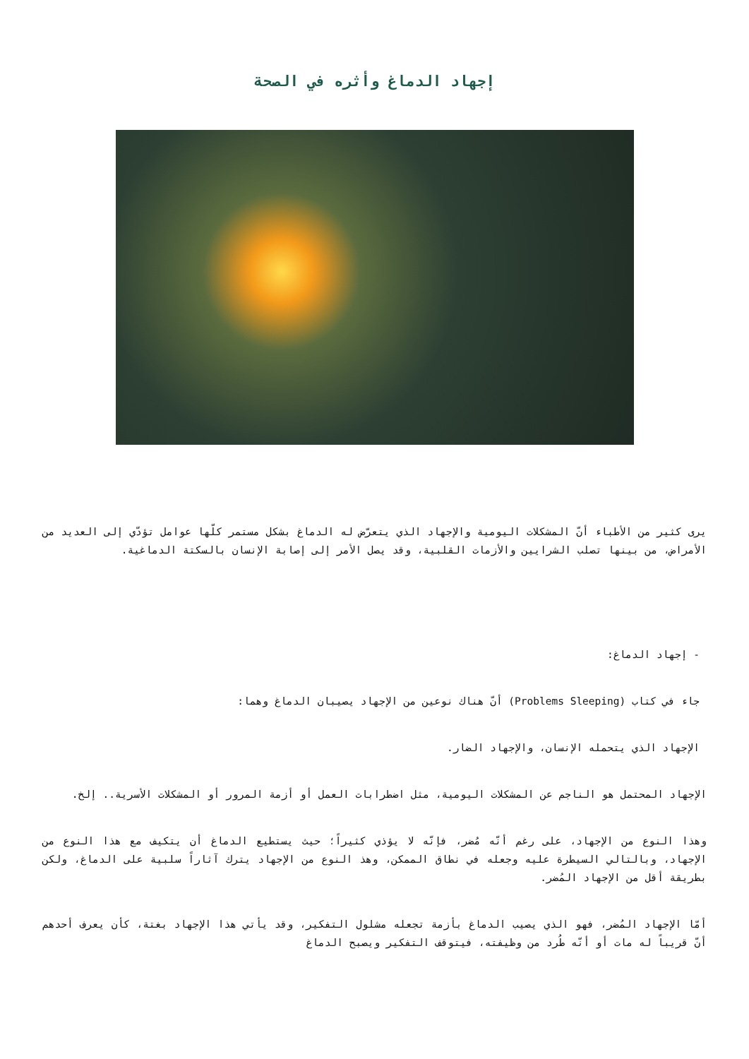إجهاد الدماغ وأثره في الصحة
يرى كثير من الأطباء أنّ المشكلات اليومية والإجهاد الذي يتعرّض له الدماغ بشكل مستمر كلّها عوامل تؤدّي إلى العديد من الأمراض، من بينها تصلب الشرايين والأزمات القلبية، وقد يصل الأمر إلى إصابة الإنسان بالسكتة الدماغية.
- إجهاد الدماغ:
جاء في كتاب (Problems Sleeping) أنّ هناك نوعين من الإجهاد يصيبان الدماغ وهما:
الإجهاد الذي يتحمله الإنسان، والإجهاد الضار.
الإجهاد المحتمل هو الناجم عن المشكلات اليومية، مثل اضطرابات العمل أو أزمة المرور أو المشكلات الأسرية.. إلخ.
وهذا النوع من الإجهاد، على رغم أنّه مُضر، فإنّه لا يؤذي كثيراً؛ حيث يستطيع الدماغ أن يتكيف مع هذا النوع من الإجهاد، وبالتالي السيطرة عليه وجعله في نطاق الممكن، وهذ النوع من الإجهاد يترك آثاراً سلبية على الدماغ، ولكن بطريقة أقل من الإجهاد المُضر.
أمّا الإجهاد المُضر، فهو الذي يصيب الدماغ بأزمة تجعله مشلول التفكير، وقد يأتي هذا الإجهاد بغتة، كأن يعرف أحدهم أنّ قريباً له مات أو أنّه طُرد من وظيفته، فيتوقف التفكير ويصبح الدماغ